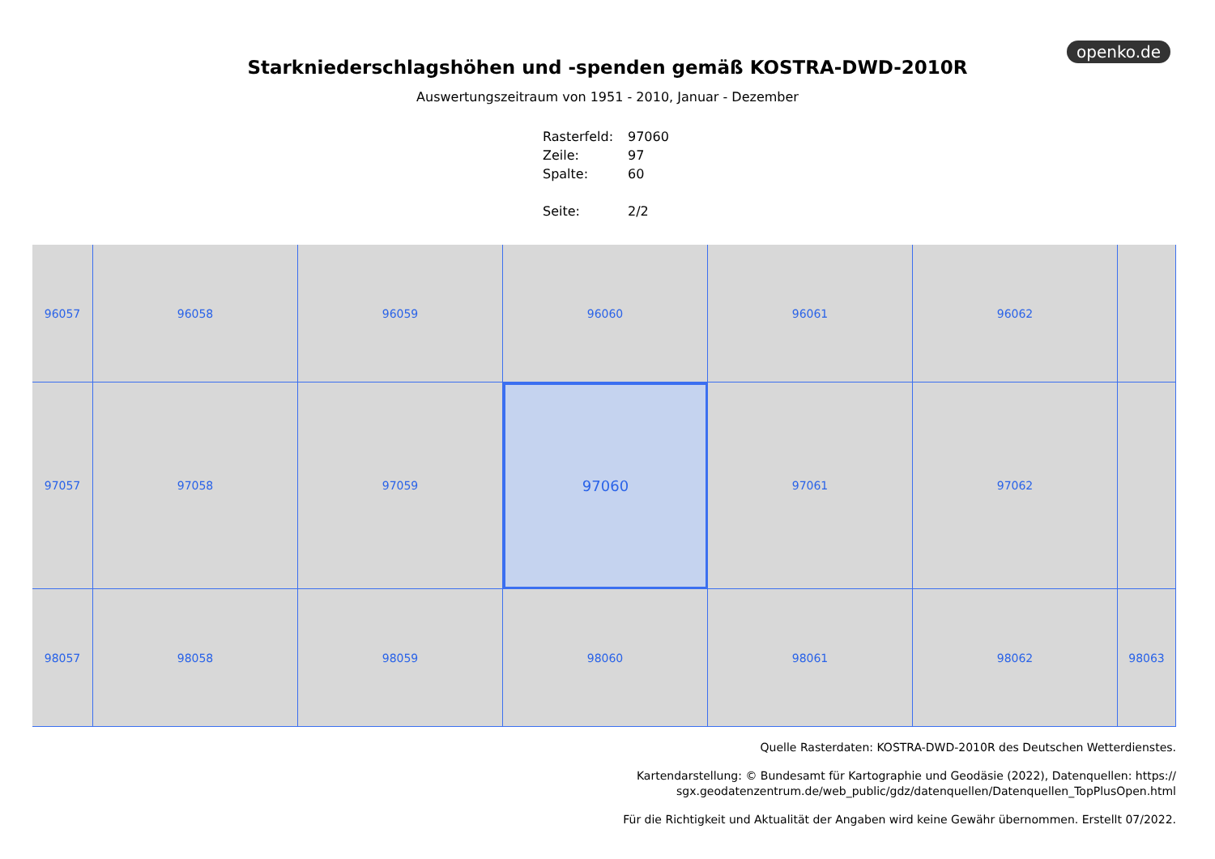openko.de
Starkniederschlagshöhen und -spenden gemäß KOSTRA-DWD-2010R
Auswertungszeitraum von 1951 - 2010, Januar - Dezember
| Rasterfeld: | 97060 |
| Zeile: | 97 |
| Spalte: | 60 |
| Seite: | 2/2 |
96057
96058
96059
96060
96061
96062
97057
97058
97059
97060
97061
97062
98057
98058
98059
98060
98061
98062
98063
Quelle Rasterdaten: KOSTRA-DWD-2010R des Deutschen Wetterdienstes.
Kartendarstellung: © Bundesamt für Kartographie und Geodäsie (2022), Datenquellen: https://
sgx.geodatenzentrum.de/web_public/gdz/datenquellen/Datenquellen_TopPlusOpen.html
Für die Richtigkeit und Aktualität der Angaben wird keine Gewähr übernommen. Erstellt 07/2022.